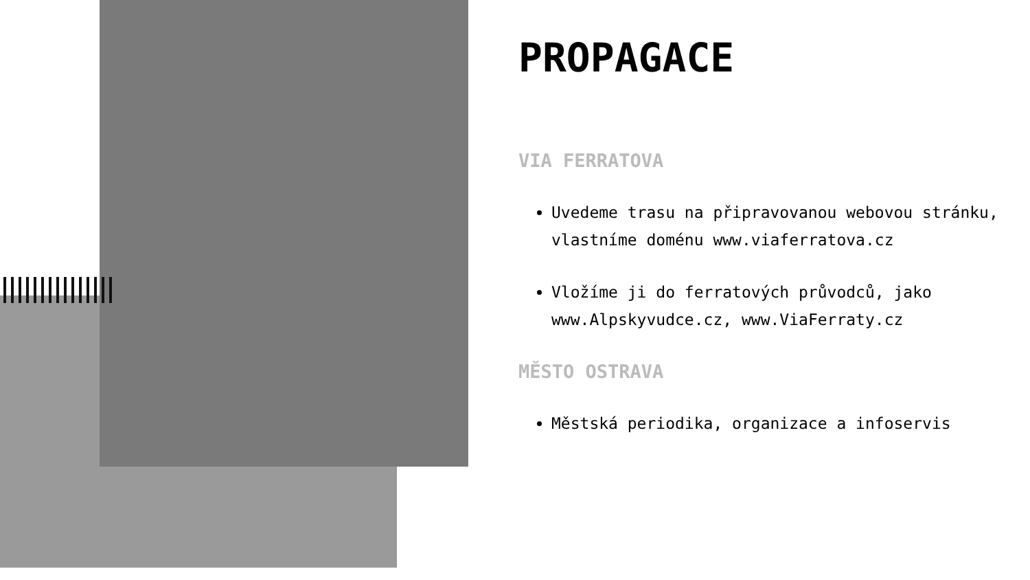PROPAGACE
VIA FERRATOVA
Uvedeme trasu na připravovanou webovou stránku, vlastníme doménu www.viaferratova.cz
Vložíme ji do ferratových průvodců, jako www.Alpskyvudce.cz, www.ViaFerraty.cz
MĚSTO OSTRAVA
Městská periodika, organizace a infoservis